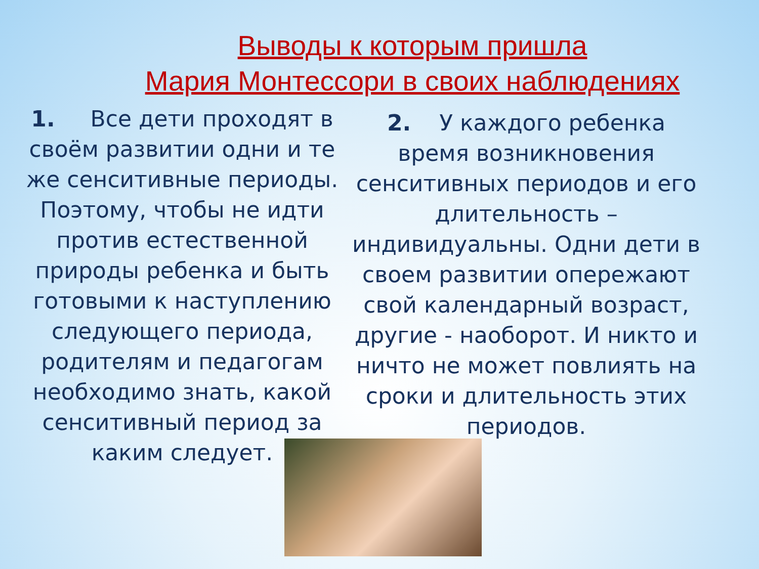Выводы к которым пришла
Мария Монтессори в своих наблюдениях
1. Все дети проходят в своём развитии одни и те же сенситивные периоды. Поэтому, чтобы не идти против естественной природы ребенка и быть готовыми к наступлению следующего периода, родителям и педагогам необходимо знать, какой сенситивный период за каким следует.
2. У каждого ребенка время возникновения сенситивных периодов и его длительность – индивидуальны. Одни дети в своем развитии опережают свой календарный возраст, другие - наоборот. И никто и ничто не может повлиять на сроки и длительность этих периодов.